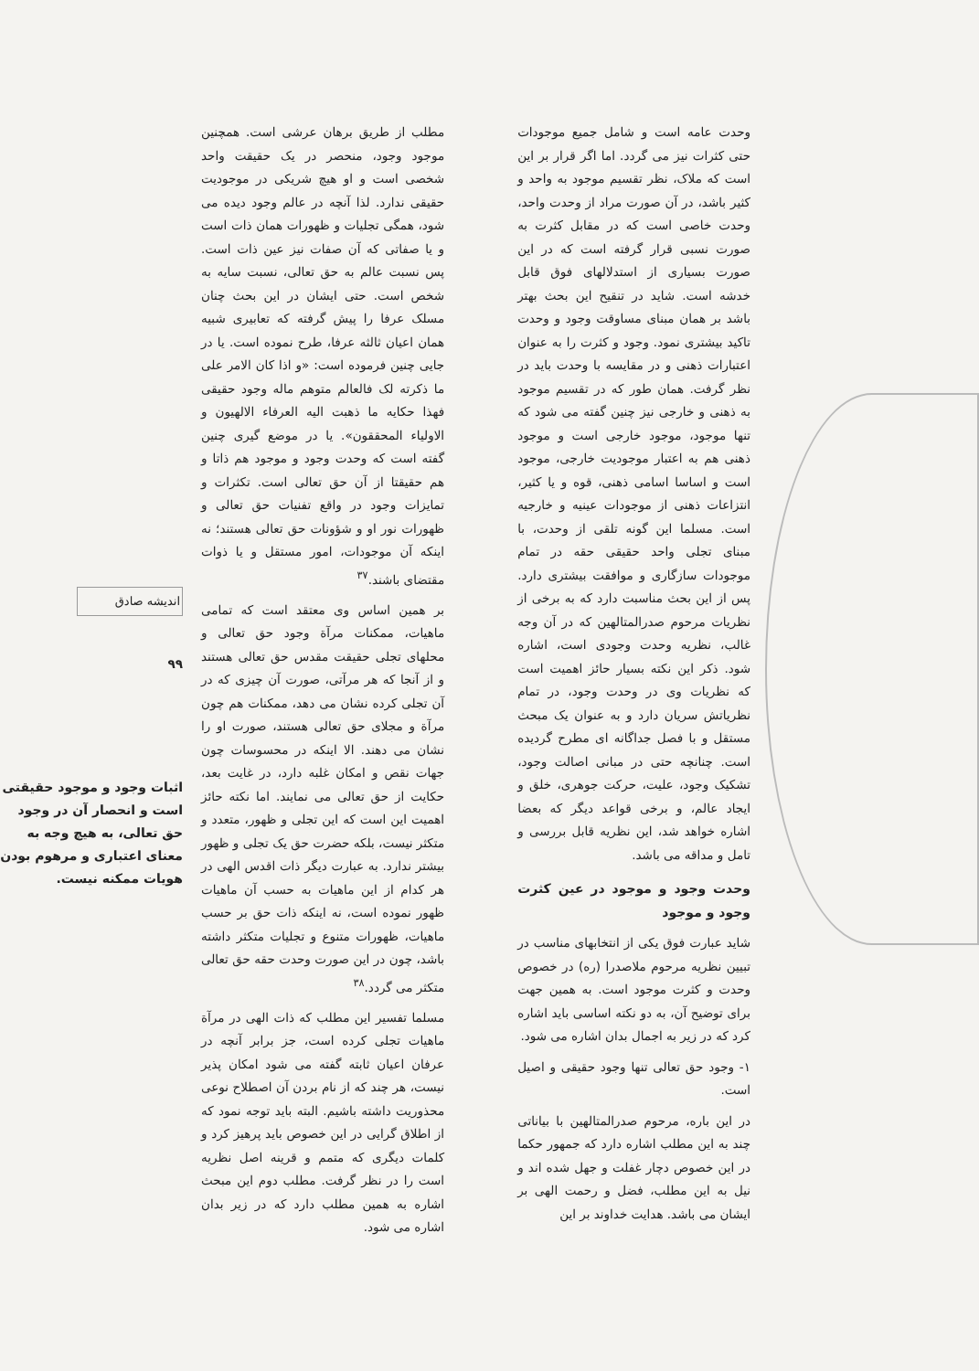وحدت عامه است و شامل جمیع موجودات حتی کثرات نیز می گردد. اما اگر قرار بر این است که ملاک، نظر تقسیم موجود به واحد و کثیر باشد، در آن صورت مراد از وحدت واحد، وحدت خاصی است که در مقابل کثرت به صورت نسبی قرار گرفته است که در این صورت بسیاری از استدلالهای فوق قابل خدشه است. شاید در تنقیح این بحث بهتر باشد بر همان مبنای مساوقت وجود و وحدت تاکید بیشتری نمود. وجود و کثرت را به عنوان اعتبارات ذهنی و در مقایسه با وحدت باید در نظر گرفت. همان طور که در تقسیم موجود به ذهنی و خارجی نیز چنین گفته می شود که تنها موجود، موجود خارجی است و موجود ذهنی هم به اعتبار موجودیت خارجی، موجود است و اساسا اسامی ذهنی، قوه و یا کثیر، انتزاعات ذهنی از موجودات عینیه و خارجیه است. مسلما این گونه تلقی از وحدت، با مبنای تجلی واحد حقیقی حقه در تمام موجودات سازگاری و موافقت بیشتری دارد. پس از این بحث مناسبت دارد که به برخی از نظریات مرحوم صدرالمتالهین که در آن وجه غالب، نظریه وحدت وجودی است، اشاره شود. ذکر این نکته بسیار حائز اهمیت است که نظریات وی در وحدت وجود، در تمام نظریاتش سریان دارد و به عنوان یک مبحث مستقل و با فصل جداگانه ای مطرح گردیده است. چنانچه حتی در مبانی اصالت وجود، تشکیک وجود، علیت، حرکت جوهری، خلق و ایجاد عالم، و برخی قواعد دیگر که بعضا اشاره خواهد شد، این نظریه قابل بررسی و تامل و مداقه می باشد.
وحدت وجود و موجود در عین کثرت وجود و موجود
شاید عبارت فوق یکی از انتخابهای مناسب در تبیین نظریه مرحوم ملاصدرا (ره) در خصوص وحدت و کثرت موجود است. به همین جهت برای توضیح آن، به دو نکته اساسی باید اشاره کرد که در زیر به اجمال بدان اشاره می شود.
۱- وجود حق تعالی تنها وجود حقیقی و اصیل است.
در این باره، مرحوم صدرالمتالهین با بیاناتی چند به این مطلب اشاره دارد که جمهور حکما در این خصوص دچار غفلت و جهل شده اند و نیل به این مطلب، فضل و رحمت الهی بر ایشان می باشد. هدایت خداوند بر این
مطلب از طریق برهان عرشی است. همچنین موجود وجود، منحصر در یک حقیقت واحد شخصی است و او هیچ شریکی در موجودیت حقیقی ندارد. لذا آنچه در عالم وجود دیده می شود، همگی تجلیات و ظهورات همان ذات است و یا صفاتی که آن صفات نیز عین ذات است. پس نسبت عالم به حق تعالی، نسبت سایه به شخص است. حتی ایشان در این بحث چنان مسلک عرفا را پیش گرفته که تعابیری شبیه همان اعیان ثالثه عرفا، طرح نموده است. یا در جایی چنین فرموده است: «و اذا کان الامر علی ما ذکرته لک فالعالم متوهم ماله وجود حقیقی فهذا حکایه ما ذهبت الیه العرفاء الالهیون و الاولیاء المحققون». یا در موضع گیری چنین گفته است که وحدت وجود و موجود هم ذاتا و هم حقیقتا از آن حق تعالی است. تکثرات و تمایزات وجود در واقع تفنیات حق تعالی و ظهورات نور او و شؤونات حق تعالی هستند؛ نه اینکه آن موجودات، امور مستقل و یا ذوات مقتضای باشند.<sup>۳۷</sup>
بر همین اساس وی معتقد است که تمامی ماهیات، ممکنات مرآة وجود حق تعالی و محلهای تجلی حقیقت مقدس حق تعالی هستند و از آنجا که هر مرآتی، صورت آن چیزی که در آن تجلی کرده نشان می دهد، ممکنات هم چون مرآة و مجلای حق تعالی هستند، صورت او را نشان می دهند. الا اینکه در محسوسات چون جهات نقص و امکان غلبه دارد، در غایت بعد، حکایت از حق تعالی می نمایند. اما نکته حائز اهمیت این است که این تجلی و ظهور، متعدد و متکثر نیست، بلکه حضرت حق یک تجلی و ظهور بیشتر ندارد. به عبارت دیگر ذات اقدس الهی در هر کدام از این ماهیات به حسب آن ماهیات ظهور نموده است، نه اینکه ذات حق بر حسب ماهیات، ظهورات متنوع و تجلیات متکثر داشته باشد، چون در این صورت وحدت حقه حق تعالی متکثر می گردد.<sup>۳۸</sup>
مسلما تفسیر این مطلب که ذات الهی در مرآة ماهیات تجلی کرده است، جز برابر آنچه در عرفان اعیان ثابته گفته می شود امکان پذیر نیست، هر چند که از نام بردن آن اصطلاح نوعی محذوریت داشته باشیم. البته باید توجه نمود که از اطلاق گرایی در این خصوص باید پرهیز کرد و کلمات دیگری که متمم و قرینه اصل نظریه است را در نظر گرفت. مطلب دوم این مبحث اشاره به همین مطلب دارد که در زیر بدان اشاره می شود.
اندیشه صادق
۹۹
اثبات وجود و موجود حقیقتی است و انحصار آن در وجود حق تعالی، به هیچ وجه به معنای اعتباری و مرهوم بودن هویات ممکنه نیست.